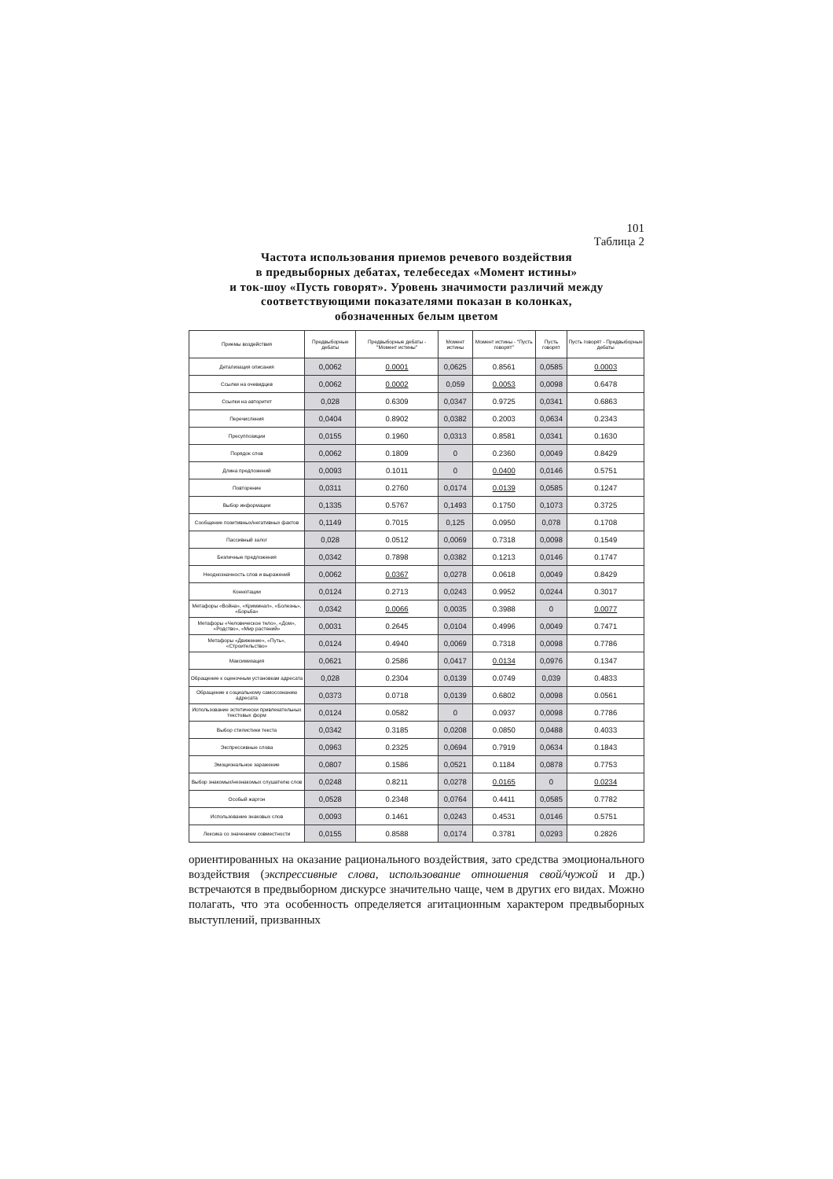101
Таблица 2
Частота использования приемов речевого воздействия
в предвыборных дебатах, телебеседах «Момент истины»
и ток-шоу «Пусть говорят». Уровень значимости различий между
соответствующими показателями показан в колонках,
обозначенных белым цветом
| Приемы воздействия | Предвыборные дебаты | Предвыборные дебаты - "Момент истины" | Момент истины | Момент истины - "Пусть говорят" | Пусть говорят | Пусть говорят - Предвыборные дебаты |
| --- | --- | --- | --- | --- | --- | --- |
| Детализация описания | 0,0062 | 0.0001 | 0,0625 | 0.8561 | 0,0585 | 0.0003 |
| Ссылки на очевидцев | 0,0062 | 0.0002 | 0,059 | 0.0053 | 0,0098 | 0.6478 |
| Ссылки на авторитет | 0,028 | 0.6309 | 0,0347 | 0.9725 | 0,0341 | 0.6863 |
| Перечисления | 0,0404 | 0.8902 | 0,0382 | 0.2003 | 0,0634 | 0.2343 |
| Пресуппозиции | 0,0155 | 0.1960 | 0,0313 | 0.8581 | 0,0341 | 0.1630 |
| Порядок слов | 0,0062 | 0.1809 | 0 | 0.2360 | 0,0049 | 0.8429 |
| Длина предложений | 0,0093 | 0.1011 | 0 | 0.0400 | 0,0146 | 0.5751 |
| Повторение | 0,0311 | 0.2760 | 0,0174 | 0.0139 | 0,0585 | 0.1247 |
| Выбор информации | 0,1335 | 0.5767 | 0,1493 | 0.1750 | 0,1073 | 0.3725 |
| Сообщение позитивных/негативных фактов | 0,1149 | 0.7015 | 0,125 | 0.0950 | 0,078 | 0.1708 |
| Пассивный залог | 0,028 | 0.0512 | 0,0069 | 0.7318 | 0,0098 | 0.1549 |
| Безличные предложения | 0,0342 | 0.7898 | 0,0382 | 0.1213 | 0,0146 | 0.1747 |
| Неоднозначность слов и выражений | 0,0062 | 0.0367 | 0,0278 | 0.0618 | 0,0049 | 0.8429 |
| Коннотации | 0,0124 | 0.2713 | 0,0243 | 0.9952 | 0,0244 | 0.3017 |
| Метафоры «Война», «Криминал», «Болезнь», «Борьба» | 0,0342 | 0.0066 | 0,0035 | 0.3988 | 0 | 0.0077 |
| Метафоры «Человеческое тело», «Дом», «Родство», «Мир растений» | 0,0031 | 0.2645 | 0,0104 | 0.4996 | 0,0049 | 0.7471 |
| Метафоры «Движение», «Путь», «Строительство» | 0,0124 | 0.4940 | 0,0069 | 0.7318 | 0,0098 | 0.7786 |
| Максимизация | 0,0621 | 0.2586 | 0,0417 | 0.0134 | 0,0976 | 0.1347 |
| Обращение к оценочным установкам адресата | 0,028 | 0.2304 | 0,0139 | 0.0749 | 0,039 | 0.4833 |
| Обращение к социальному самосознанию адресата | 0,0373 | 0.0718 | 0,0139 | 0.6802 | 0,0098 | 0.0561 |
| Использование эстетически привлекательных текстовых форм | 0,0124 | 0.0582 | 0 | 0.0937 | 0,0098 | 0.7786 |
| Выбор стилистики текста | 0,0342 | 0.3185 | 0,0208 | 0.0850 | 0,0488 | 0.4033 |
| Экспрессивные слова | 0,0963 | 0.2325 | 0,0694 | 0.7919 | 0,0634 | 0.1843 |
| Эмоциональное заражение | 0,0807 | 0.1586 | 0,0521 | 0.1184 | 0,0878 | 0.7753 |
| Выбор знакомых/незнакомых слушателю слов | 0,0248 | 0.8211 | 0,0278 | 0.0165 | 0 | 0.0234 |
| Особый жаргон | 0,0528 | 0.2348 | 0,0764 | 0.4411 | 0,0585 | 0.7782 |
| Использование знаковых слов | 0,0093 | 0.1461 | 0,0243 | 0.4531 | 0,0146 | 0.5751 |
| Лексика со значением совместности | 0,0155 | 0.8588 | 0,0174 | 0.3781 | 0,0293 | 0.2826 |
ориентированных на оказание рационального воздействия, зато средства эмоционального воздействия (экспрессивные слова, использование отношения свой/чужой и др.) встречаются в предвыборном дискурсе значительно чаще, чем в других его видах. Можно полагать, что эта особенность определяется агитационным характером предвыборных выступлений, призванных